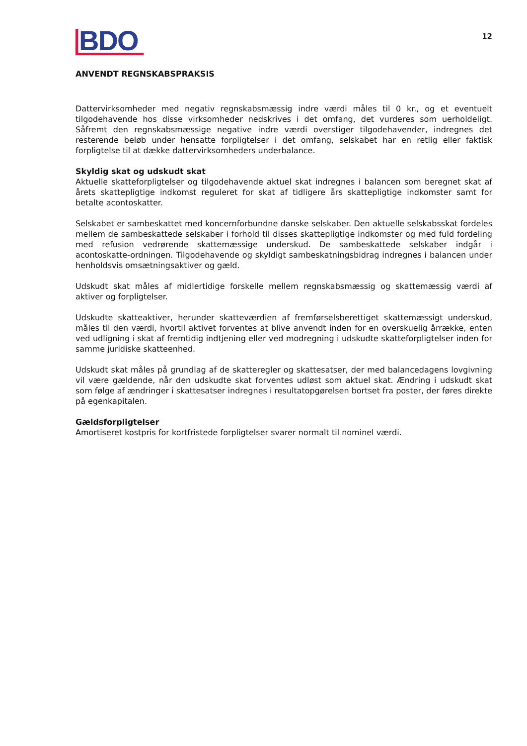BDO
12
ANVENDT REGNSKABSPRAKSIS
Dattervirksomheder med negativ regnskabsmæssig indre værdi måles til 0 kr., og et eventuelt tilgodehavende hos disse virksomheder nedskrives i det omfang, det vurderes som uerholdeligt. Såfremt den regnskabsmæssige negative indre værdi overstiger tilgodehavender, indregnes det resterende beløb under hensatte forpligtelser i det omfang, selskabet har en retlig eller faktisk forpligtelse til at dække dattervirksomheders underbalance.
Skyldig skat og udskudt skat
Aktuelle skatteforpligtelser og tilgodehavende aktuel skat indregnes i balancen som beregnet skat af årets skattepligtige indkomst reguleret for skat af tidligere års skattepligtige indkomster samt for betalte acontoskatter.
Selskabet er sambeskattet med koncernforbundne danske selskaber. Den aktuelle selskabsskat fordeles mellem de sambeskattede selskaber i forhold til disses skattepligtige indkomster og med fuld fordeling med refusion vedrørende skattemæssige underskud. De sambeskattede selskaber indgår i acontoskatte-ordningen. Tilgodehavende og skyldigt sambeskatningsbidrag indregnes i balancen under henholdsvis omsætningsaktiver og gæld.
Udskudt skat måles af midlertidige forskelle mellem regnskabsmæssig og skattemæssig værdi af aktiver og forpligtelser.
Udskudte skatteaktiver, herunder skatteværdien af fremførselsberettiget skattemæssigt underskud, måles til den værdi, hvortil aktivet forventes at blive anvendt inden for en overskuelig årrække, enten ved udligning i skat af fremtidig indtjening eller ved modregning i udskudte skatteforpligtelser inden for samme juridiske skatteenhed.
Udskudt skat måles på grundlag af de skatteregler og skattesatser, der med balancedagens lovgivning vil være gældende, når den udskudte skat forventes udløst som aktuel skat. Ændring i udskudt skat som følge af ændringer i skattesatser indregnes i resultatopgørelsen bortset fra poster, der føres direkte på egenkapitalen.
Gældsforpligtelser
Amortiseret kostpris for kortfristede forpligtelser svarer normalt til nominel værdi.